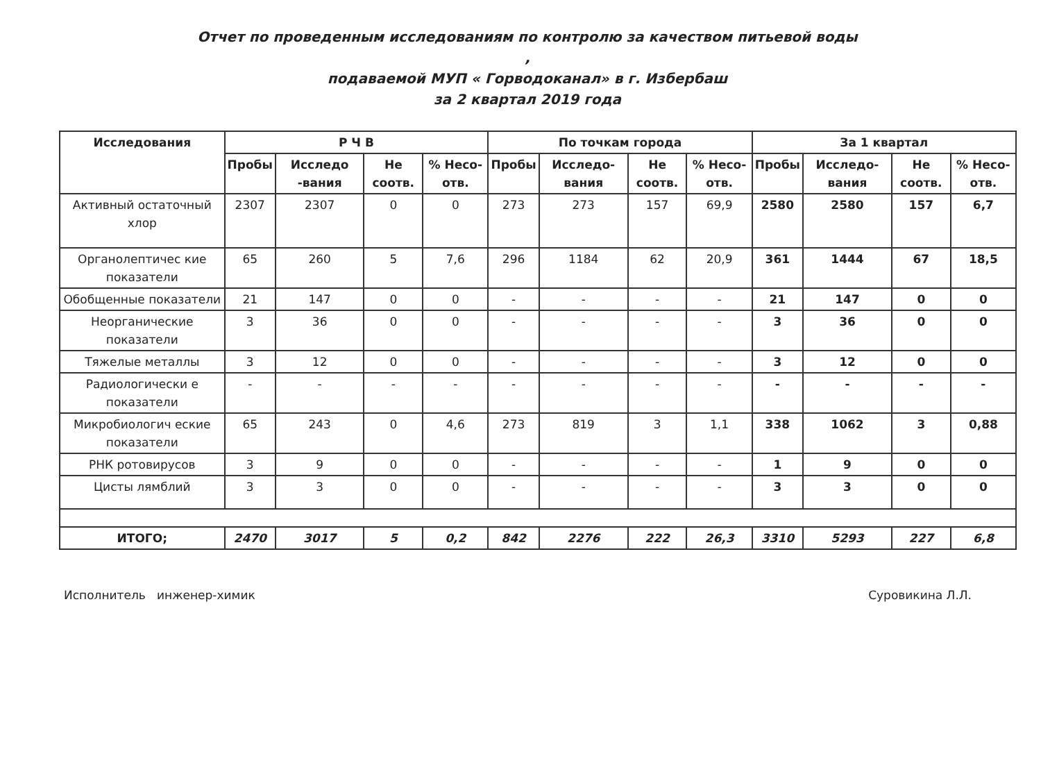Отчет по проведенным исследованиям по контролю за качеством питьевой воды ,
подаваемой МУП « Горводоканал» в г. Избербаш
за 2 квартал 2019 года
| Исследования | Р Ч В | | | | По точкам города | | | | За 1 квартал | | | |
| --- | --- | --- | --- | --- | --- | --- | --- | --- | --- | --- | --- | --- |
| | Пробы | Исследо -вания | Не соотв. | % Несо-отв. | Пробы | Исследо-вания | Не соотв. | % Несо-отв. | Пробы | Исследо-вания | Не соотв. | % Несо-отв. |
| Активный остаточный хлор | 2307 | 2307 | 0 | 0 | 273 | 273 | 157 | 69,9 | 2580 | 2580 | 157 | 6,7 |
| Органолептичес кие показатели | 65 | 260 | 5 | 7,6 | 296 | 1184 | 62 | 20,9 | 361 | 1444 | 67 | 18,5 |
| Обобщенные показатели | 21 | 147 | 0 | 0 | - | - | - | - | 21 | 147 | 0 | 0 |
| Неорганические показатели | 3 | 36 | 0 | 0 | - | - | - | - | 3 | 36 | 0 | 0 |
| Тяжелые металлы | 3 | 12 | 0 | 0 | - | - | - | - | 3 | 12 | 0 | 0 |
| Радиологически е показатели | - | - | - | - | - | - | - | - | - | - | - | - |
| Микробиологич еские показатели | 65 | 243 | 0 | 4,6 | 273 | 819 | 3 | 1,1 | 338 | 1062 | 3 | 0,88 |
| РНК ротовирусов | 3 | 9 | 0 | 0 | - | - | - | - | 1 | 9 | 0 | 0 |
| Цисты лямблий | 3 | 3 | 0 | 0 | - | - | - | - | 3 | 3 | 0 | 0 |
| ИТОГО; | 2470 | 3017 | 5 | 0,2 | 842 | 2276 | 222 | 26,3 | 3310 | 5293 | 227 | 6,8 |
Исполнитель инженер-химик Суровикина Л.Л.